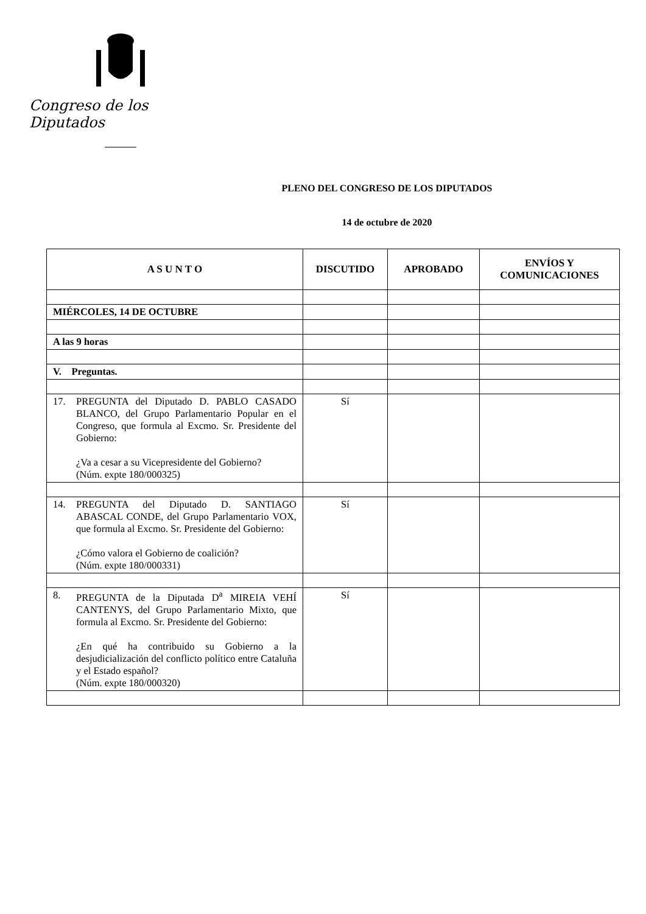Congreso de los Diputados
PLENO DEL CONGRESO DE LOS DIPUTADOS
14 de octubre de 2020
| A S U N T O | DISCUTIDO | APROBADO | ENVÍOS Y COMUNICACIONES |
| --- | --- | --- | --- |
| MIÉRCOLES, 14 DE OCTUBRE | | | |
| A las 9 horas | | | |
| V. Preguntas. | | | |
| 17. PREGUNTA del Diputado D. PABLO CASADO BLANCO, del Grupo Parlamentario Popular en el Congreso, que formula al Excmo. Sr. Presidente del Gobierno: ¿Va a cesar a su Vicepresidente del Gobierno? (Núm. expte 180/000325) | Sí | | |
| 14. PREGUNTA del Diputado D. SANTIAGO ABASCAL CONDE, del Grupo Parlamentario VOX, que formula al Excmo. Sr. Presidente del Gobierno: ¿Cómo valora el Gobierno de coalición? (Núm. expte 180/000331) | Sí | | |
| 8. PREGUNTA de la Diputada D<sup>a</sup> MIREIA VEHÍ CANTENYS, del Grupo Parlamentario Mixto, que formula al Excmo. Sr. Presidente del Gobierno: ¿En qué ha contribuido su Gobierno a la desjudicialización del conflicto político entre Cataluña y el Estado español? (Núm. expte 180/000320) | Sí | | |